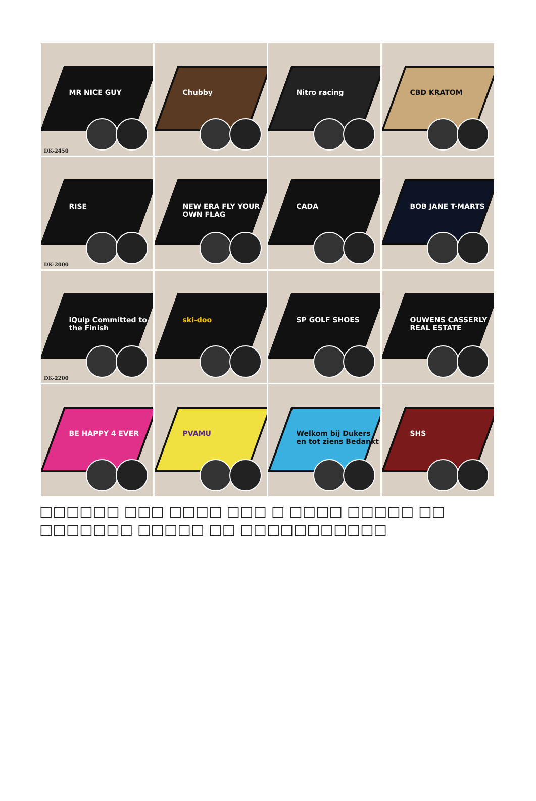MR NICE GUY
DK-2450
Chubby
Nitro racing
CBD KRATOM
RISE
DK-2000
NEW ERA FLY YOUR OWN FLAG
CADA
BOB JANE T-MARTS
iQuip Committed to the Finish
DK-2200
ski-doo
SP GOLF SHOES
OUWENS CASSERLY REAL ESTATE
BE HAPPY 4 EVER
PVAMU
Welkom bij Dukers en tot ziens Bedankt
SHS
□□□□□□ □□□ □□□□ □□□ □ □□□□ □□□□□ □□
□□□□□□□ □□□□□ □□ □□□□□□□□□□□